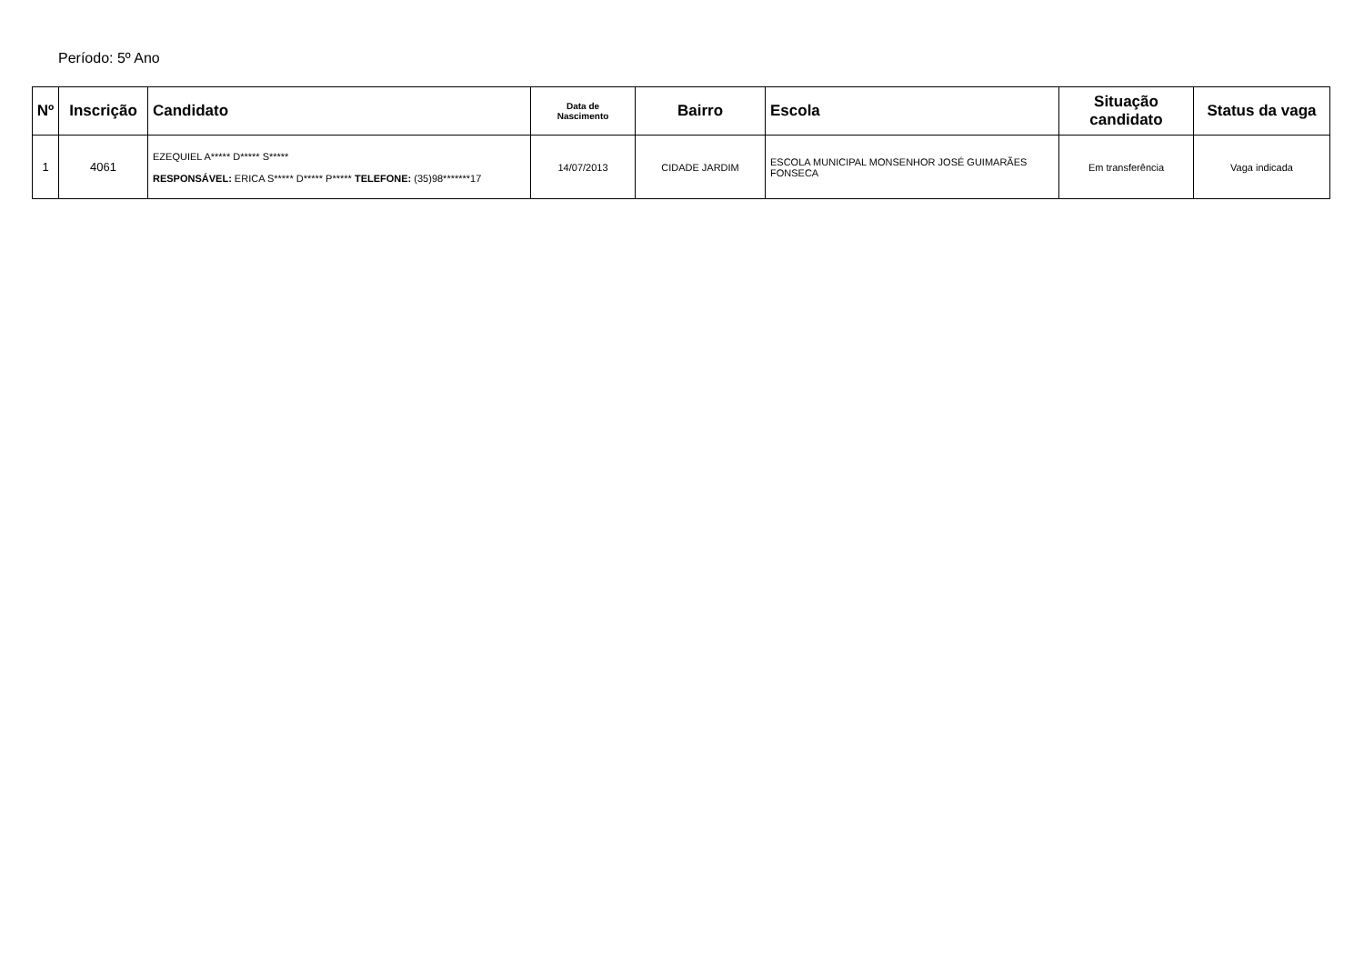Período: 5º Ano
| Nº | Inscrição | Candidato | Data de Nascimento | Bairro | Escola | Situação candidato | Status da vaga |
| --- | --- | --- | --- | --- | --- | --- | --- |
| 1 | 4061 | EZEQUIEL A***** D***** S***** RESPONSÁVEL: ERICA S***** D***** P***** TELEFONE: (35)98*******17 | 14/07/2013 | CIDADE JARDIM | ESCOLA MUNICIPAL MONSENHOR JOSÉ GUIMARÃES FONSECA | Em transferência | Vaga indicada |